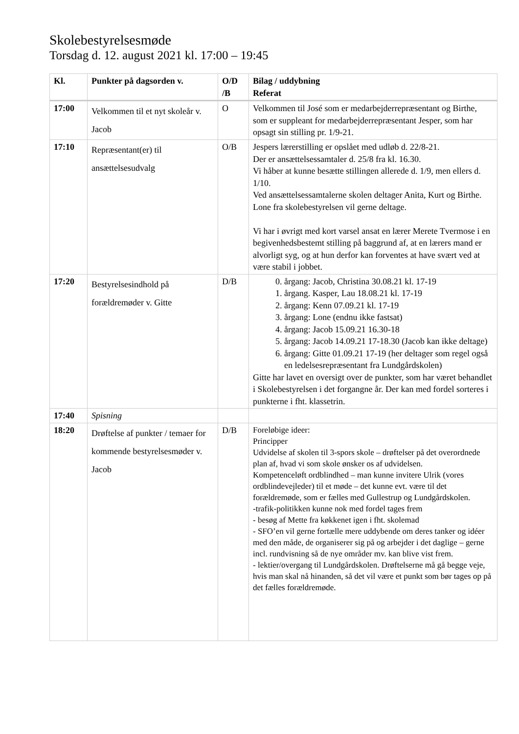Skolebestyrelsesmøde
Torsdag d. 12. august 2021 kl. 17:00 – 19:45
| Kl. | Punkter på dagsorden v. | O/D /B | Bilag / uddybning Referat |
| --- | --- | --- | --- |
| 17:00 | Velkommen til et nyt skoleår v. Jacob | O | Velkommen til José som er medarbejderrepræsentant og Birthe, som er suppleant for medarbejderrepræsentant Jesper, som har opsagt sin stilling pr. 1/9-21. |
| 17:10 | Repræsentant(er) til ansættelsesudvalg | O/B | Jespers lærerstilling er opslået med udløb d. 22/8-21. Der er ansættelsessamtaler d. 25/8 fra kl. 16.30. Vi håber at kunne besætte stillingen allerede d. 1/9, men ellers d. 1/10. Ved ansættelsessamtalerne skolen deltager Anita, Kurt og Birthe. Lone fra skolebestyrelsen vil gerne deltage. Vi har i øvrigt med kort varsel ansat en lærer Merete Tvermose i en begivenhedsbestemt stilling på baggrund af, at en lærers mand er alvorligt syg, og at hun derfor kan forventes at have svært ved at være stabil i jobbet. |
| 17:20 | Bestyrelsesindhold på forældremøder v. Gitte | D/B | 0. årgang: Jacob, Christina 30.08.21 kl. 17-19 1. årgang. Kasper, Lau 18.08.21 kl. 17-19 2. årgang: Kenn 07.09.21 kl. 17-19 3. årgang: Lone (endnu ikke fastsat) 4. årgang: Jacob 15.09.21 16.30-18 5. årgang: Jacob 14.09.21 17-18.30 (Jacob kan ikke deltage) 6. årgang: Gitte 01.09.21 17-19 (her deltager som regel også en ledelsesrepræsentant fra Lundgårdskolen) Gitte har lavet en oversigt over de punkter, som har været behandlet i Skolebestyrelsen i det forgangne år. Der kan med fordel sorteres i punkterne i fht. klassetrin. |
| 17:40 | Spisning | | |
| 18:20 | Drøftelse af punkter / temaer for kommende bestyrelsesmøder v. Jacob | D/B | Foreløbige ideer: Principper Udvidelse af skolen til 3-spors skole – drøftelser på det overordnede plan af, hvad vi som skole ønsker os af udvidelsen. Kompetenceløft ordblindhed – man kunne invitere Ulrik (vores ordblindevejleder) til et møde – det kunne evt. være til det forældremøde, som er fælles med Gullestrup og Lundgårdskolen. -trafik-politikken kunne nok med fordel tages frem - besøg af Mette fra køkkenet igen i fht. skolemad - SFO’en vil gerne fortælle mere uddybende om deres tanker og idéer med den måde, de organiserer sig på og arbejder i det daglige – gerne incl. rundvisning så de nye områder mv. kan blive vist frem. - lektier/overgang til Lundgårdskolen. Drøftelserne må gå begge veje, hvis man skal nå hinanden, så det vil være et punkt som bør tages op på det fælles forældremøde. |